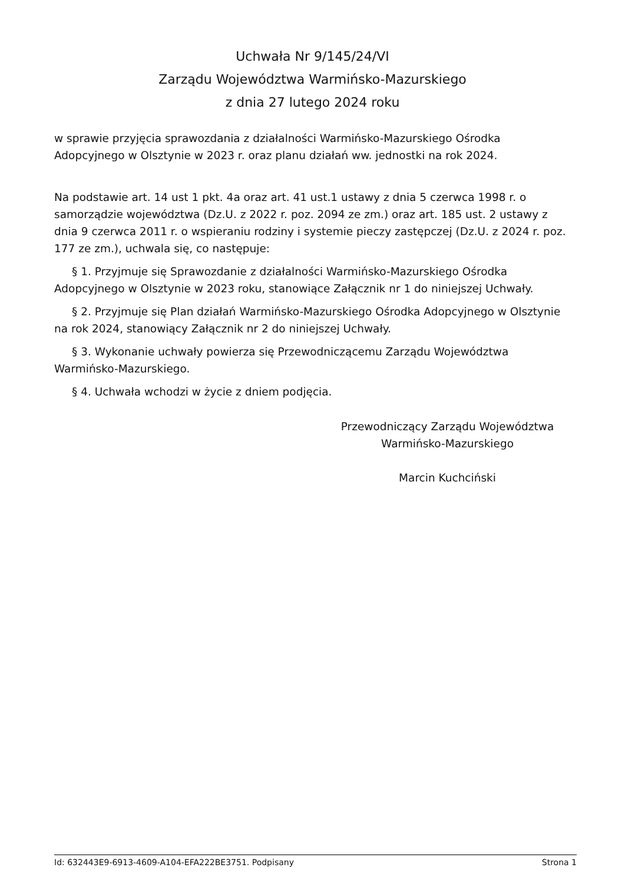Uchwała Nr 9/145/24/VI
Zarządu Województwa Warmińsko-Mazurskiego
z dnia 27 lutego 2024 roku
w sprawie przyjęcia sprawozdania z działalności Warmińsko-Mazurskiego Ośrodka Adopcyjnego w Olsztynie w 2023 r. oraz planu działań ww. jednostki na rok 2024.
Na podstawie art. 14 ust 1 pkt. 4a oraz art. 41 ust.1 ustawy z dnia 5 czerwca 1998 r. o samorządzie województwa (Dz.U. z 2022 r. poz. 2094 ze zm.) oraz art. 185 ust. 2 ustawy z dnia 9 czerwca 2011 r. o wspieraniu rodziny i systemie pieczy zastępczej (Dz.U. z 2024 r. poz. 177 ze zm.), uchwala się, co następuje:
§ 1. Przyjmuje się Sprawozdanie z działalności Warmińsko-Mazurskiego Ośrodka Adopcyjnego w Olsztynie w 2023 roku, stanowiące Załącznik nr 1 do niniejszej Uchwały.
§ 2. Przyjmuje się Plan działań Warmińsko-Mazurskiego Ośrodka Adopcyjnego w Olsztynie na rok 2024, stanowiący Załącznik nr 2 do niniejszej Uchwały.
§ 3. Wykonanie uchwały powierza się Przewodniczącemu Zarządu Województwa Warmińsko-Mazurskiego.
§ 4. Uchwała wchodzi w życie z dniem podjęcia.
Przewodniczący Zarządu Województwa
Warmińsko-Mazurskiego
Marcin Kuchciński
Id: 632443E9-6913-4609-A104-EFA222BE3751. Podpisany Strona 1